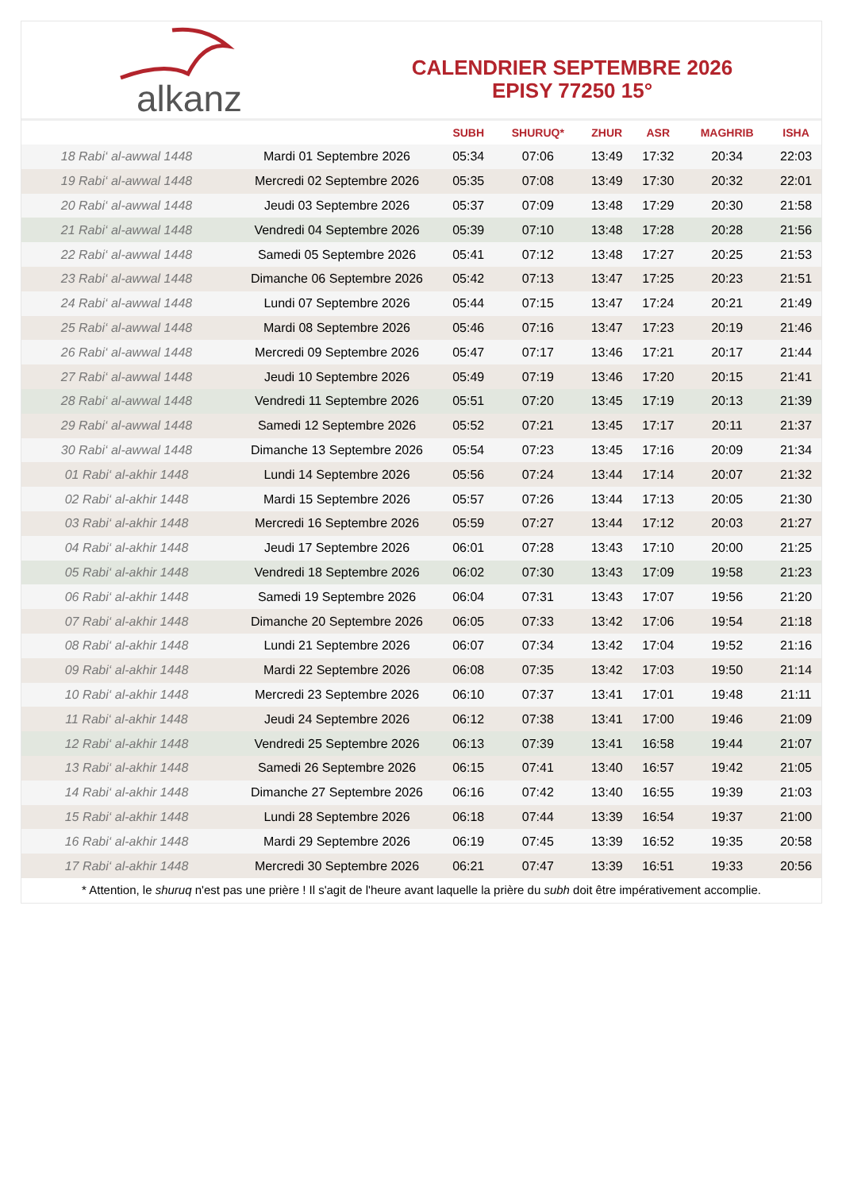alkanz
CALENDRIER SEPTEMBRE 2026
EPISY 77250 15°
| | | SUBH | SHURUQ* | ZHUR | ASR | MAGHRIB | ISHA |
| --- | --- | --- | --- | --- | --- | --- | --- |
| 18 Rabi‘ al-awwal 1448 | Mardi 01 Septembre 2026 | 05:34 | 07:06 | 13:49 | 17:32 | 20:34 | 22:03 |
| 19 Rabi‘ al-awwal 1448 | Mercredi 02 Septembre 2026 | 05:35 | 07:08 | 13:49 | 17:30 | 20:32 | 22:01 |
| 20 Rabi‘ al-awwal 1448 | Jeudi 03 Septembre 2026 | 05:37 | 07:09 | 13:48 | 17:29 | 20:30 | 21:58 |
| 21 Rabi‘ al-awwal 1448 | Vendredi 04 Septembre 2026 | 05:39 | 07:10 | 13:48 | 17:28 | 20:28 | 21:56 |
| 22 Rabi‘ al-awwal 1448 | Samedi 05 Septembre 2026 | 05:41 | 07:12 | 13:48 | 17:27 | 20:25 | 21:53 |
| 23 Rabi‘ al-awwal 1448 | Dimanche 06 Septembre 2026 | 05:42 | 07:13 | 13:47 | 17:25 | 20:23 | 21:51 |
| 24 Rabi‘ al-awwal 1448 | Lundi 07 Septembre 2026 | 05:44 | 07:15 | 13:47 | 17:24 | 20:21 | 21:49 |
| 25 Rabi‘ al-awwal 1448 | Mardi 08 Septembre 2026 | 05:46 | 07:16 | 13:47 | 17:23 | 20:19 | 21:46 |
| 26 Rabi‘ al-awwal 1448 | Mercredi 09 Septembre 2026 | 05:47 | 07:17 | 13:46 | 17:21 | 20:17 | 21:44 |
| 27 Rabi‘ al-awwal 1448 | Jeudi 10 Septembre 2026 | 05:49 | 07:19 | 13:46 | 17:20 | 20:15 | 21:41 |
| 28 Rabi‘ al-awwal 1448 | Vendredi 11 Septembre 2026 | 05:51 | 07:20 | 13:45 | 17:19 | 20:13 | 21:39 |
| 29 Rabi‘ al-awwal 1448 | Samedi 12 Septembre 2026 | 05:52 | 07:21 | 13:45 | 17:17 | 20:11 | 21:37 |
| 30 Rabi‘ al-awwal 1448 | Dimanche 13 Septembre 2026 | 05:54 | 07:23 | 13:45 | 17:16 | 20:09 | 21:34 |
| 01 Rabi‘ al-akhir 1448 | Lundi 14 Septembre 2026 | 05:56 | 07:24 | 13:44 | 17:14 | 20:07 | 21:32 |
| 02 Rabi‘ al-akhir 1448 | Mardi 15 Septembre 2026 | 05:57 | 07:26 | 13:44 | 17:13 | 20:05 | 21:30 |
| 03 Rabi‘ al-akhir 1448 | Mercredi 16 Septembre 2026 | 05:59 | 07:27 | 13:44 | 17:12 | 20:03 | 21:27 |
| 04 Rabi‘ al-akhir 1448 | Jeudi 17 Septembre 2026 | 06:01 | 07:28 | 13:43 | 17:10 | 20:00 | 21:25 |
| 05 Rabi‘ al-akhir 1448 | Vendredi 18 Septembre 2026 | 06:02 | 07:30 | 13:43 | 17:09 | 19:58 | 21:23 |
| 06 Rabi‘ al-akhir 1448 | Samedi 19 Septembre 2026 | 06:04 | 07:31 | 13:43 | 17:07 | 19:56 | 21:20 |
| 07 Rabi‘ al-akhir 1448 | Dimanche 20 Septembre 2026 | 06:05 | 07:33 | 13:42 | 17:06 | 19:54 | 21:18 |
| 08 Rabi‘ al-akhir 1448 | Lundi 21 Septembre 2026 | 06:07 | 07:34 | 13:42 | 17:04 | 19:52 | 21:16 |
| 09 Rabi‘ al-akhir 1448 | Mardi 22 Septembre 2026 | 06:08 | 07:35 | 13:42 | 17:03 | 19:50 | 21:14 |
| 10 Rabi‘ al-akhir 1448 | Mercredi 23 Septembre 2026 | 06:10 | 07:37 | 13:41 | 17:01 | 19:48 | 21:11 |
| 11 Rabi‘ al-akhir 1448 | Jeudi 24 Septembre 2026 | 06:12 | 07:38 | 13:41 | 17:00 | 19:46 | 21:09 |
| 12 Rabi‘ al-akhir 1448 | Vendredi 25 Septembre 2026 | 06:13 | 07:39 | 13:41 | 16:58 | 19:44 | 21:07 |
| 13 Rabi‘ al-akhir 1448 | Samedi 26 Septembre 2026 | 06:15 | 07:41 | 13:40 | 16:57 | 19:42 | 21:05 |
| 14 Rabi‘ al-akhir 1448 | Dimanche 27 Septembre 2026 | 06:16 | 07:42 | 13:40 | 16:55 | 19:39 | 21:03 |
| 15 Rabi‘ al-akhir 1448 | Lundi 28 Septembre 2026 | 06:18 | 07:44 | 13:39 | 16:54 | 19:37 | 21:00 |
| 16 Rabi‘ al-akhir 1448 | Mardi 29 Septembre 2026 | 06:19 | 07:45 | 13:39 | 16:52 | 19:35 | 20:58 |
| 17 Rabi‘ al-akhir 1448 | Mercredi 30 Septembre 2026 | 06:21 | 07:47 | 13:39 | 16:51 | 19:33 | 20:56 |
* Attention, le shuruq n'est pas une prière ! Il s'agit de l'heure avant laquelle la prière du subh doit être impérativement accomplie.